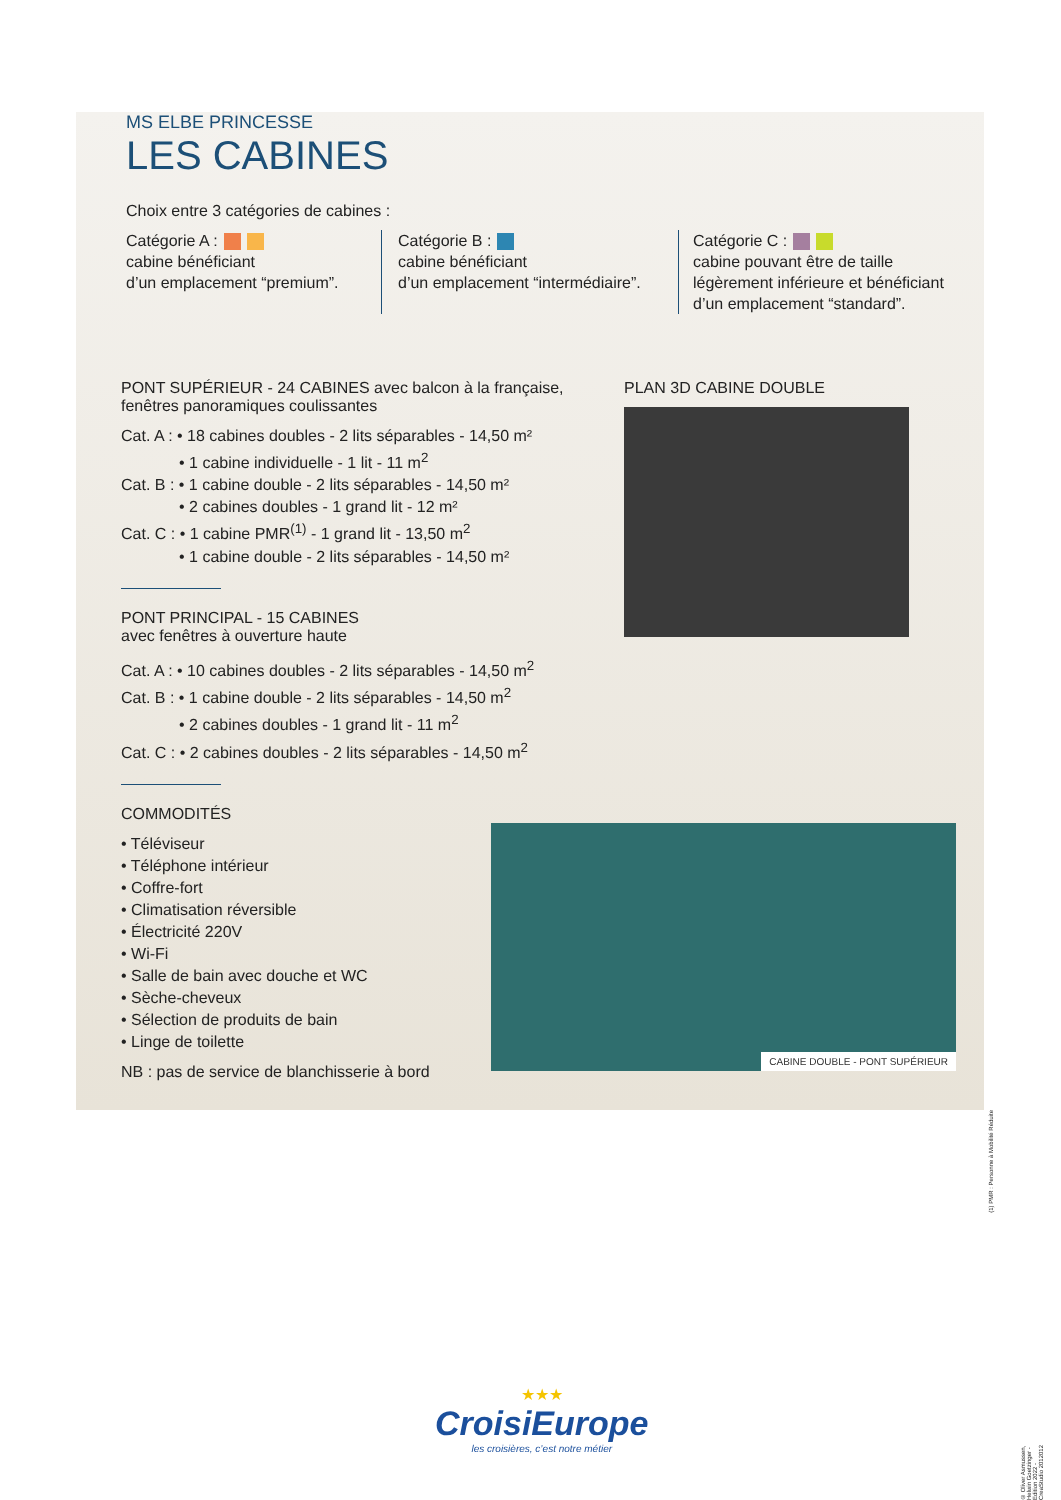MS ELBE PRINCESSE
LES CABINES
Choix entre 3 catégories de cabines :
Catégorie A :
cabine bénéficiant
d’un emplacement “premium”.
Catégorie B :
cabine bénéficiant
d’un emplacement “intermédiaire”.
Catégorie C :
cabine pouvant être de taille
légèrement inférieure et bénéficiant
d’un emplacement “standard”.
PONT SUPÉRIEUR - 24 CABINES avec balcon à la française, fenêtres panoramiques coulissantes
Cat. A : • 18 cabines doubles - 2 lits séparables - 14,50 m²
• 1 cabine individuelle - 1 lit - 11 m<sup>2</sup>
Cat. B : • 1 cabine double - 2 lits séparables - 14,50 m²
• 2 cabines doubles - 1 grand lit - 12 m²
Cat. C : • 1 cabine PMR<sup>(1)</sup> - 1 grand lit - 13,50 m<sup>2</sup>
• 1 cabine double - 2 lits séparables - 14,50 m²
PONT PRINCIPAL - 15 CABINES
avec fenêtres à ouverture haute
Cat. A : • 10 cabines doubles - 2 lits séparables - 14,50 m<sup>2</sup>
Cat. B : • 1 cabine double - 2 lits séparables - 14,50 m<sup>2</sup>
• 2 cabines doubles - 1 grand lit - 11 m<sup>2</sup>
Cat. C : • 2 cabines doubles - 2 lits séparables - 14,50 m<sup>2</sup>
PLAN 3D CABINE DOUBLE
COMMODITÉS
• Téléviseur
• Téléphone intérieur
• Coffre-fort
• Climatisation réversible
• Électricité 220V
• Wi-Fi
• Salle de bain avec douche et WC
• Sèche-cheveux
• Sélection de produits de bain
• Linge de toilette
NB : pas de service de blanchisserie à bord
CABINE DOUBLE - PONT SUPÉRIEUR
(1) PMR : Personne à Mobilité Réduite
© Oliver Asmussen, Helwin Goetzinger - Edition 2022 - CreaStudio 2012012
★★★
CroisiEurope
les croisières, c’est notre métier